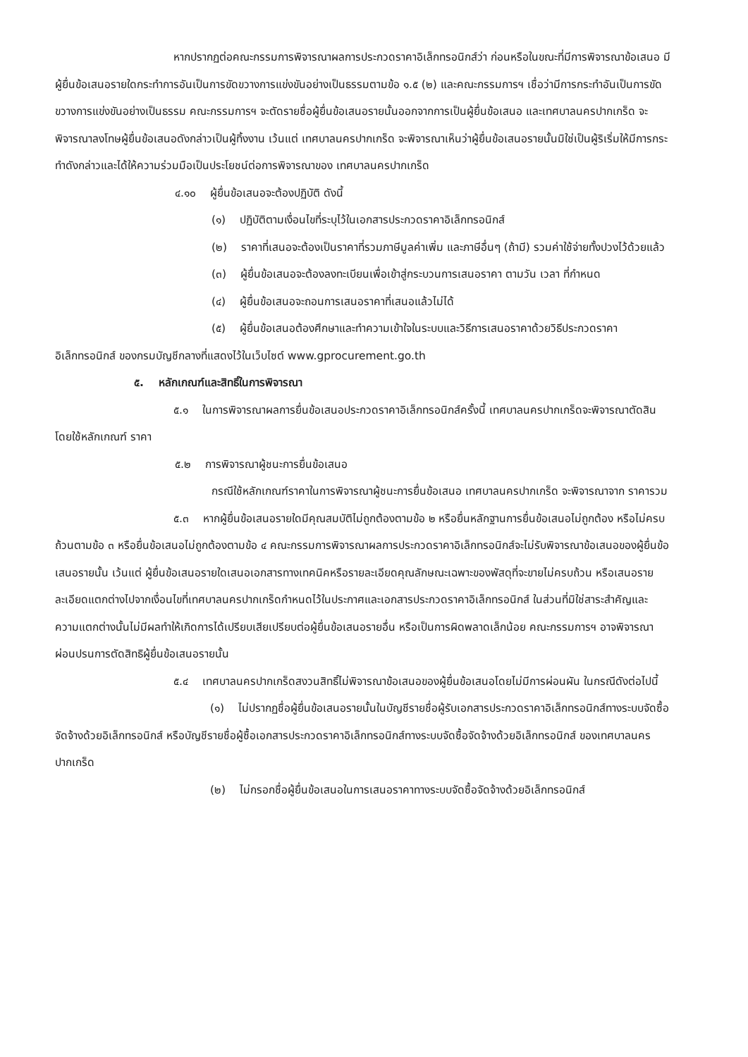หากปรากฏต่อคณะกรรมการพิจารณาผลการประกวดราคาอิเล็กทรอนิกส์ว่า ก่อนหรือในขณะที่มีการพิจารณาข้อเสนอ มีผู้ยื่นข้อเสนอรายใดกระทำการอันเป็นการขัดขวางการแข่งขันอย่างเป็นธรรมตามข้อ ๑.๕ (๒) และคณะกรรมการฯ เชื่อว่ามีการกระทำอันเป็นการขัดขวางการแข่งขันอย่างเป็นธรรม คณะกรรมการฯ จะตัดรายชื่อผู้ยื่นข้อเสนอรายนั้นออกจากการเป็นผู้ยื่นข้อเสนอ และเทศบาลนครปากเกร็ด จะพิจารณาลงโทษผู้ยื่นข้อเสนอดังกล่าวเป็นผู้ทิ้งงาน เว้นแต่ เทศบาลนครปากเกร็ด จะพิจารณาเห็นว่าผู้ยื่นข้อเสนอรายนั้นมิใช่เป็นผู้ริเริ่มให้มีการกระทำดังกล่าวและได้ให้ความร่วมมือเป็นประโยชน์ต่อการพิจารณาของ เทศบาลนครปากเกร็ด
๔.๑๐ ผู้ยื่นข้อเสนอจะต้องปฏิบัติ ดังนี้
(๑) ปฏิบัติตามเงื่อนไขที่ระบุไว้ในเอกสารประกวดราคาอิเล็กทรอนิกส์
(๒) ราคาที่เสนอจะต้องเป็นราคาที่รวมภาษีมูลค่าเพิ่ม และภาษีอื่นๆ (ถ้ามี) รวมค่าใช้จ่ายทั้งปวงไว้ด้วยแล้ว
(๓) ผู้ยื่นข้อเสนอจะต้องลงทะเบียนเพื่อเข้าสู่กระบวนการเสนอราคา ตามวัน เวลา ที่กำหนด
(๔) ผู้ยื่นข้อเสนอจะถอนการเสนอราคาที่เสนอแล้วไม่ได้
(๕) ผู้ยื่นข้อเสนอต้องศึกษาและทำความเข้าใจในระบบและวิธีการเสนอราคาด้วยวิธีประกวดราคาอิเล็กทรอนิกส์ ของกรมบัญชีกลางที่แสดงไว้ในเว็บไซต์ www.gprocurement.go.th
๕. หลักเกณฑ์และสิทธิ์ในการพิจารณา
๕.๑ ในการพิจารณาผลการยื่นข้อเสนอประกวดราคาอิเล็กทรอนิกส์ครั้งนี้ เทศบาลนครปากเกร็ดจะพิจารณาตัดสินโดยใช้หลักเกณฑ์ ราคา
๕.๒ การพิจารณาผู้ชนะการยื่นข้อเสนอ
กรณีใช้หลักเกณฑ์ราคาในการพิจารณาผู้ชนะการยื่นข้อเสนอ เทศบาลนครปากเกร็ด จะพิจารณาจาก ราคารวม
๕.๓ หากผู้ยื่นข้อเสนอรายใดมีคุณสมบัติไม่ถูกต้องตามข้อ ๒ หรือยื่นหลักฐานการยื่นข้อเสนอไม่ถูกต้อง หรือไม่ครบถ้วนตามข้อ ๓ หรือยื่นข้อเสนอไม่ถูกต้องตามข้อ ๔ คณะกรรมการพิจารณาผลการประกวดราคาอิเล็กทรอนิกส์จะไม่รับพิจารณาข้อเสนอของผู้ยื่นข้อเสนอรายนั้น เว้นแต่ ผู้ยื่นข้อเสนอรายใดเสนอเอกสารทางเทคนิคหรือรายละเอียดคุณลักษณะเฉพาะของพัสดุที่จะขายไม่ครบถ้วน หรือเสนอรายละเอียดแตกต่างไปจากเงื่อนไขที่เทศบาลนครปากเกร็ดกำหนดไว้ในประกาศและเอกสารประกวดราคาอิเล็กทรอนิกส์ ในส่วนที่มิใช่สาระสำคัญและความแตกต่างนั้นไม่มีผลทำให้เกิดการได้เปรียบเสียเปรียบต่อผู้ยื่นข้อเสนอรายอื่น หรือเป็นการผิดพลาดเล็กน้อย คณะกรรมการฯ อาจพิจารณาผ่อนปรนการตัดสิทธิผู้ยื่นข้อเสนอรายนั้น
๕.๔ เทศบาลนครปากเกร็ดสงวนสิทธิ์ไม่พิจารณาข้อเสนอของผู้ยื่นข้อเสนอโดยไม่มีการผ่อนผัน ในกรณีดังต่อไปนี้
(๑) ไม่ปรากฏชื่อผู้ยื่นข้อเสนอรายนั้นในบัญชีรายชื่อผู้รับเอกสารประกวดราคาอิเล็กทรอนิกส์ทางระบบจัดซื้อจัดจ้างด้วยอิเล็กทรอนิกส์ หรือบัญชีรายชื่อผู้ซื้อเอกสารประกวดราคาอิเล็กทรอนิกส์ทางระบบจัดซื้อจัดจ้างด้วยอิเล็กทรอนิกส์ ของเทศบาลนครปากเกร็ด
(๒) ไม่กรอกชื่อผู้ยื่นข้อเสนอในการเสนอราคาทางระบบจัดซื้อจัดจ้างด้วยอิเล็กทรอนิกส์